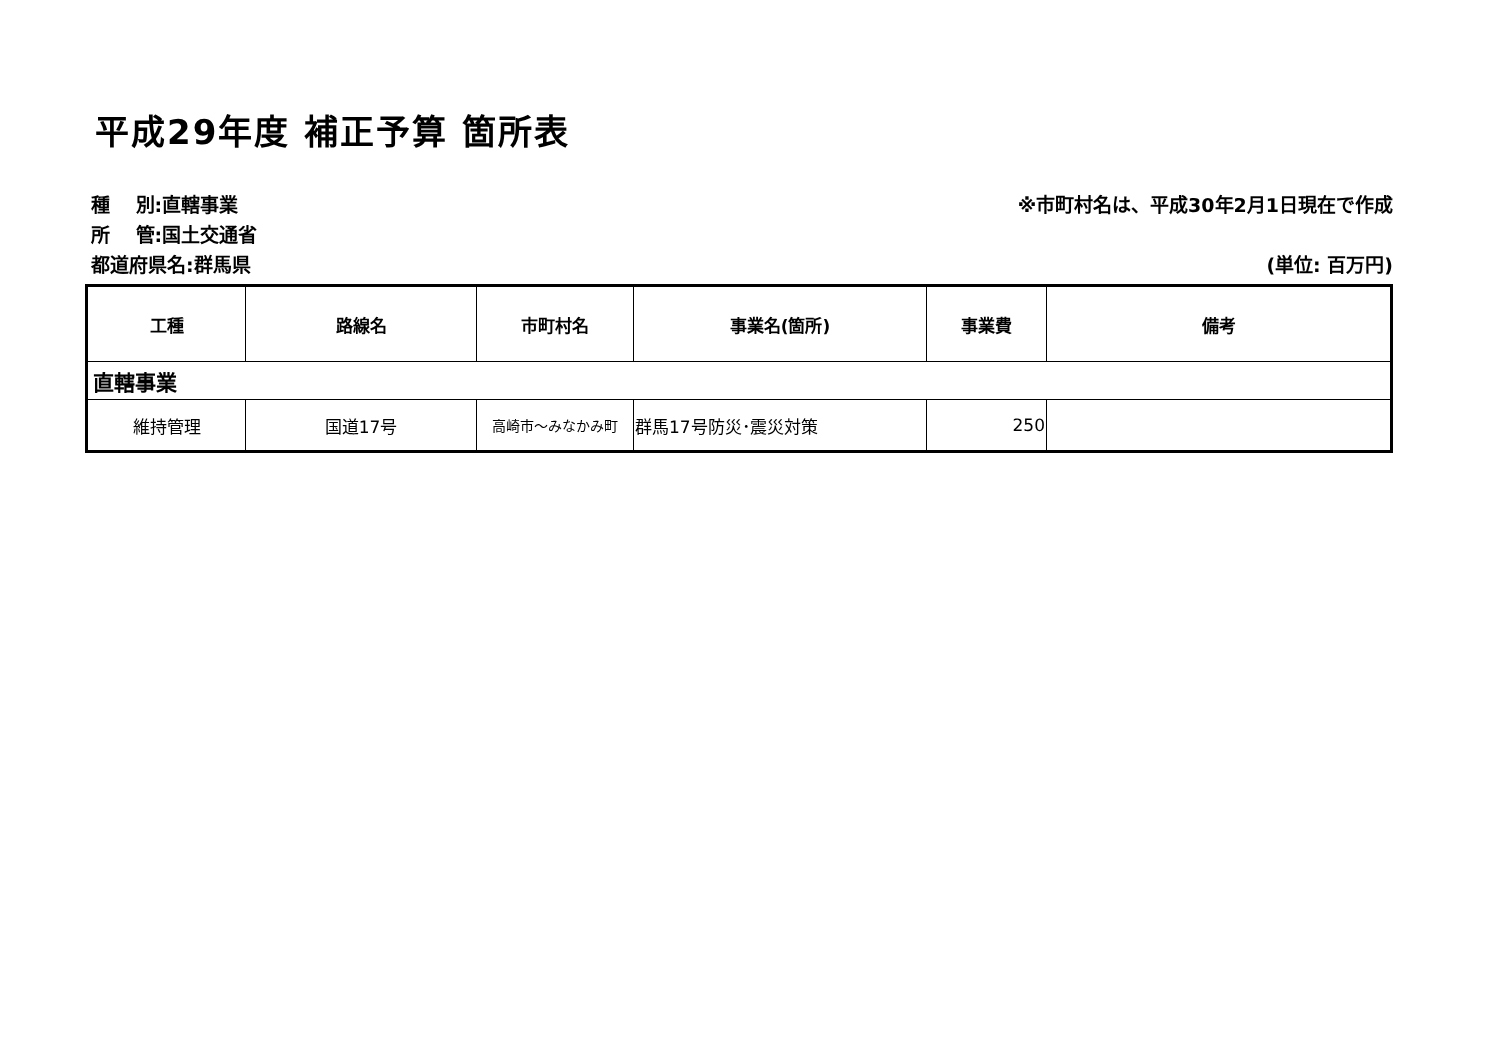平成29年度 補正予算 箇所表
種　 別:直轄事業
所　 管:国土交通省
都道府県名:群馬県
※市町村名は、平成30年2月1日現在で作成
(単位: 百万円)
| 工種 | 路線名 | 市町村名 | 事業名(箇所) | 事業費 | 備考 |
| --- | --- | --- | --- | --- | --- |
| 直轄事業 | | | | | |
| 維持管理 | 国道17号 | 高崎市～みなかみ町 | 群馬17号防災･震災対策 | 250 | |